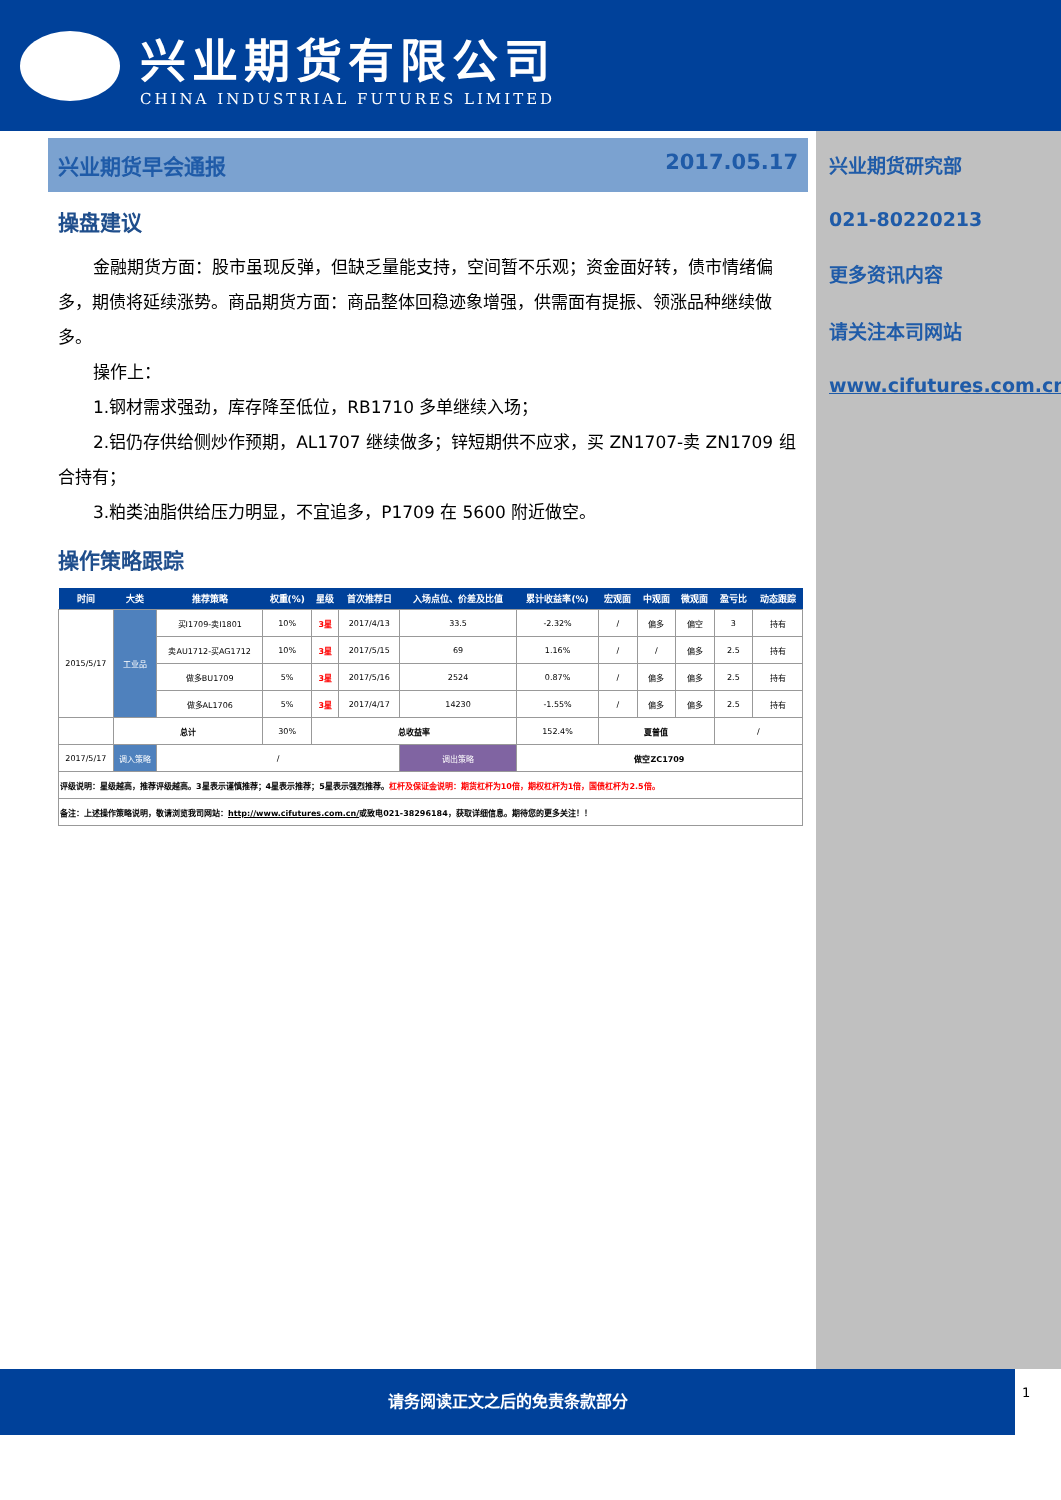兴业期货有限公司
CHINA INDUSTRIAL FUTURES LIMITED
兴业期货早会通报 2017.05.17
操盘建议
金融期货方面：股市虽现反弹，但缺乏量能支持，空间暂不乐观；资金面好转，债市情绪偏多，期债将延续涨势。商品期货方面：商品整体回稳迹象增强，供需面有提振、领涨品种继续做多。
操作上：
1.钢材需求强劲，库存降至低位，RB1710 多单继续入场；
2.铝仍存供给侧炒作预期，AL1707 继续做多；锌短期供不应求，买 ZN1707-卖 ZN1709 组合持有；
3.粕类油脂供给压力明显，不宜追多，P1709 在 5600 附近做空。
操作策略跟踪
| 时间 | 大类 | 推荐策略 | 权重(%) | 星级 | 首次推荐日 | 入场点位、价差及比值 | 累计收益率(%) | 宏观面 | 中观面 | 微观面 | 盈亏比 | 动态跟踪 |
| --- | --- | --- | --- | --- | --- | --- | --- | --- | --- | --- | --- | --- |
| 2015/5/17 | 工业品 | 买I1709-卖I1801 | 10% | 3星 | 2017/4/13 | 33.5 | -2.32% | / | 偏多 | 偏空 | 3 | 持有 |
| | | 卖AU1712-买AG1712 | 10% | 3星 | 2017/5/15 | 69 | 1.16% | / | / | 偏多 | 2.5 | 持有 |
| | | 做多BU1709 | 5% | 3星 | 2017/5/16 | 2524 | 0.87% | / | 偏多 | 偏多 | 2.5 | 持有 |
| | | 做多AL1706 | 5% | 3星 | 2017/4/17 | 14230 | -1.55% | / | 偏多 | 偏多 | 2.5 | 持有 |
| | 总计 | | 30% | 总收益率 | | | 152.4% | 夏普值 | | | / | |
| 2017/5/17 | 调入策略 | / | | | | 调出策略 | 做空ZC1709 | | | | | |
| 评级说明：星级越高，推荐评级越高。3星表示谨慎推荐；4星表示推荐；5星表示强烈推荐。 杠杆及保证金说明：期货杠杆为10倍，期权杠杆为1倍，国债杠杆为2.5倍。 | | | | | | | | | | | | |
| 备注：上述操作策略说明，敬请浏览我司网站： http://www.cifutures.com.cn/ 或致电021-38296184，获取详细信息。期待您的更多关注！！ | | | | | | | | | | | | |
兴业期货研究部
021-80220213
更多资讯内容
请关注本司网站
www.cifutures.com.cn
请务阅读正文之后的免责条款部分
1